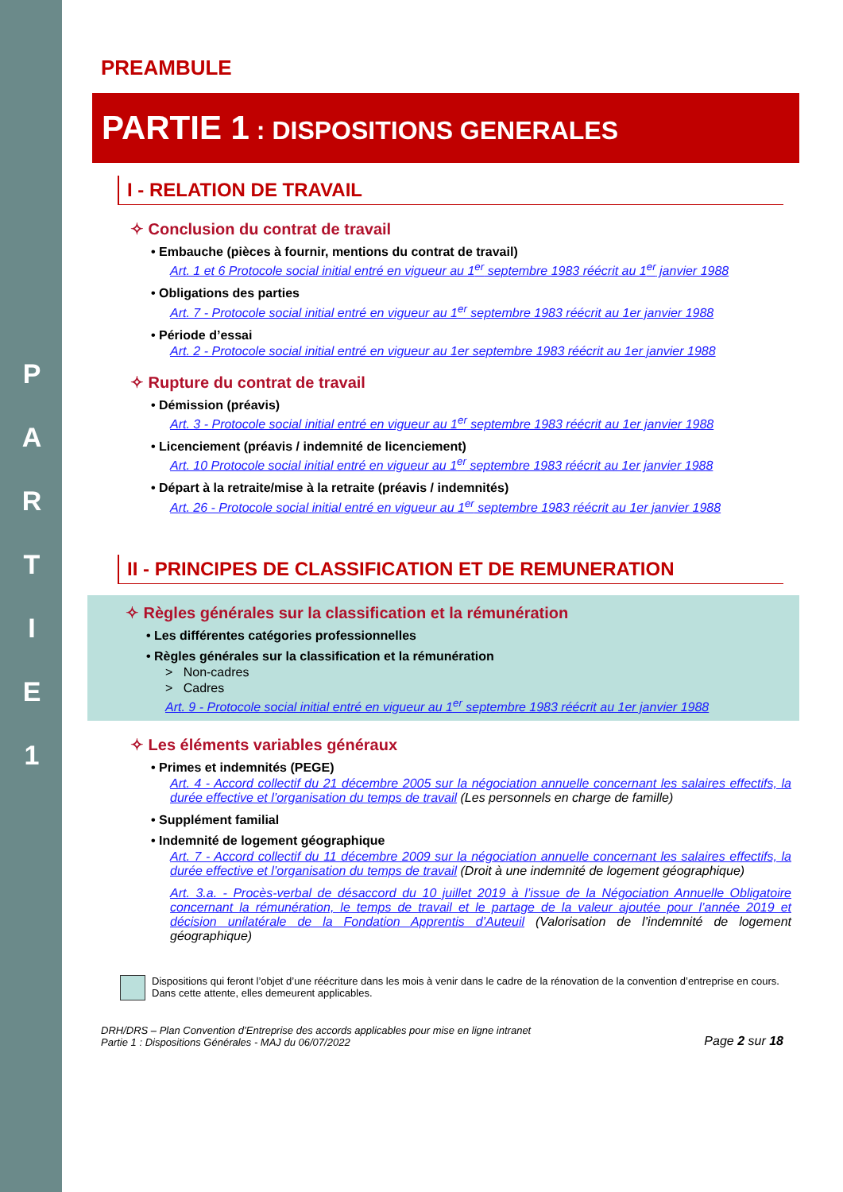P
A
R
T
I
E
1
PREAMBULE
PARTIE 1 : DISPOSITIONS GENERALES
I - RELATION DE TRAVAIL
✧ Conclusion du contrat de travail
• Embauche (pièces à fournir, mentions du contrat de travail)
Art. 1 et 6 Protocole social initial entré en vigueur au 1<sup>er</sup> septembre 1983 réécrit au 1<sup>er</sup> janvier 1988
• Obligations des parties
Art. 7 - Protocole social initial entré en vigueur au 1<sup>er</sup> septembre 1983 réécrit au 1er janvier 1988
• Période d’essai
Art. 2 - Protocole social initial entré en vigueur au 1er septembre 1983 réécrit au 1er janvier 1988
✧ Rupture du contrat de travail
• Démission (préavis)
Art. 3 - Protocole social initial entré en vigueur au 1<sup>er</sup> septembre 1983 réécrit au 1er janvier 1988
• Licenciement (préavis / indemnité de licenciement)
Art. 10 Protocole social initial entré en vigueur au 1<sup>er</sup> septembre 1983 réécrit au 1er janvier 1988
• Départ à la retraite/mise à la retraite (préavis / indemnités)
Art. 26 - Protocole social initial entré en vigueur au 1<sup>er</sup> septembre 1983 réécrit au 1er janvier 1988
II - PRINCIPES DE CLASSIFICATION ET DE REMUNERATION
✧ Règles générales sur la classification et la rémunération
• Les différentes catégories professionnelles
• Règles générales sur la classification et la rémunération
> Non-cadres
> Cadres
Art. 9 - Protocole social initial entré en vigueur au 1<sup>er</sup> septembre 1983 réécrit au 1er janvier 1988
✧ Les éléments variables généraux
• Primes et indemnités (PEGE)
Art. 4 - Accord collectif du 21 décembre 2005 sur la négociation annuelle concernant les salaires effectifs, la durée effective et l’organisation du temps de travail (Les personnels en charge de famille)
• Supplément familial
• Indemnité de logement géographique
Art. 7 - Accord collectif du 11 décembre 2009 sur la négociation annuelle concernant les salaires effectifs, la durée effective et l’organisation du temps de travail (Droit à une indemnité de logement géographique)
Art. 3.a. - Procès-verbal de désaccord du 10 juillet 2019 à l’issue de la Négociation Annuelle Obligatoire concernant la rémunération, le temps de travail et le partage de la valeur ajoutée pour l’année 2019 et décision unilatérale de la Fondation Apprentis d’Auteuil (Valorisation de l’indemnité de logement géographique)
Dispositions qui feront l’objet d’une réécriture dans les mois à venir dans le cadre de la rénovation de la convention d’entreprise en cours. Dans cette attente, elles demeurent applicables.
DRH/DRS – Plan Convention d’Entreprise des accords applicables pour mise en ligne intranet
Partie 1 : Dispositions Générales - MAJ du 06/07/2022
Page 2 sur 18